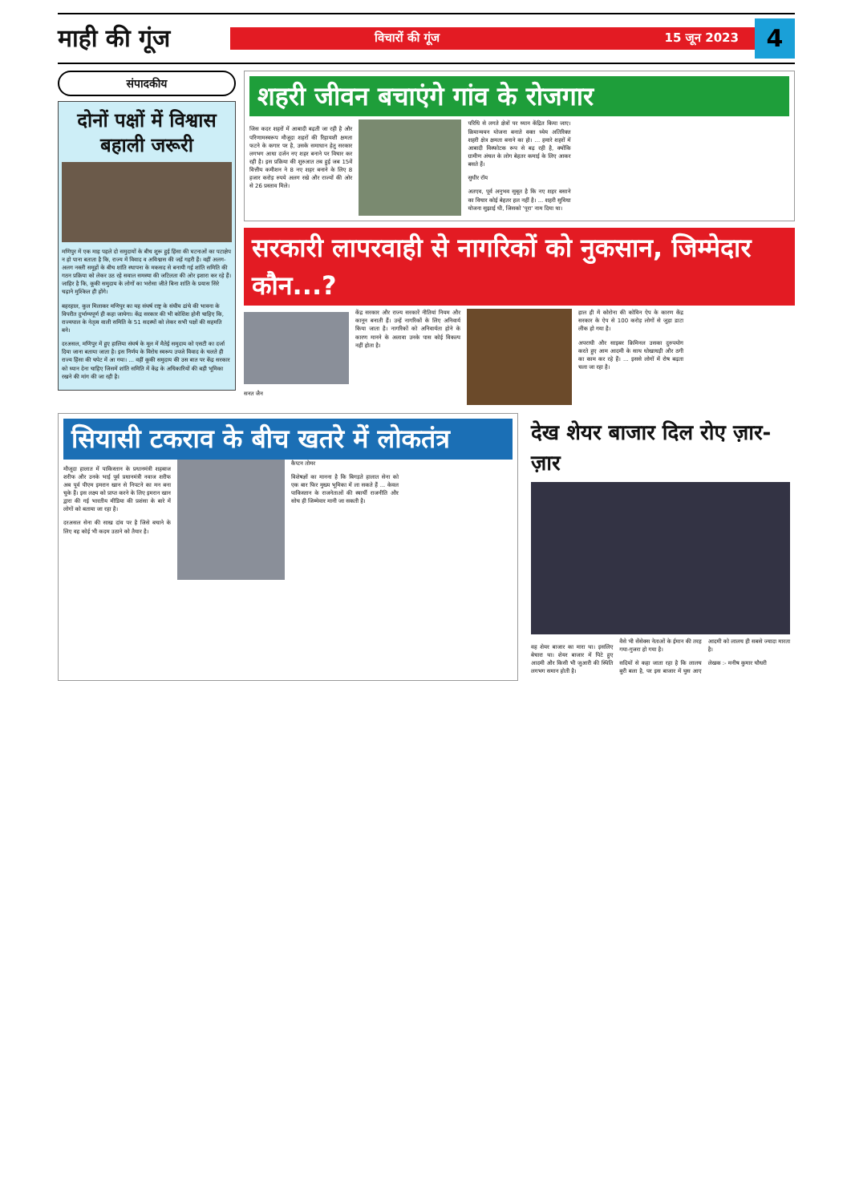माही की गूंज
विचारों की गूंज 15 जून 2023
4
संपादकीय
दोनों पक्षों में विश्वास बहाली जरूरी
मणिपुर में एक माह पहले दो समुदायों के बीच शुरू हुई हिंसा की घटनाओं का पटाक्षेप न हो पाना बताता है कि, राज्य में विवाद व अविश्वास की जड़ें गहरी हैं। वहीं अलग-अलग नस्ली समूहों के बीच शांति स्थापना के मकसद से बनायी गई शांति समिति की गठन प्रक्रिया को लेकर उठ रहे सवाल समस्या की जटिलता की ओर इशारा कर रहे हैं। जाहिर है कि, कूकी समुदाय के लोगों का भरोसा जीते बिना शांति के प्रयास सिरे चढ़ाने मुश्किल ही होंगे।
बहरहाल, कुल मिलाकर मणिपुर का यह संघर्ष राष्ट्र के संघीय ढांचे की भावना के विपरीत दुर्भाग्यपूर्ण ही कहा जायेगा। केंद्र सरकार की भी कोशिश होनी चाहिए कि, राज्यपाल के नेतृत्व वाली समिति के 51 सदस्यों को लेकर सभी पक्षों की सहमति बने।
दरअसल, मणिपुर में हुए हालिया संघर्ष के मूल में मैतेई समुदाय को एसटी का दर्जा दिया जाना बताया जाता है। इस निर्णय के विरोध स्वरूप उपजे विवाद के चलते ही राज्य हिंसा की चपेट में आ गया। ... वहीं कूकी समुदाय की उस बात पर केंद्र सरकार को ध्यान देना चाहिए जिसमें शांति समिति में केंद्र के अधिकारियों की बड़ी भूमिका रखने की मांग की जा रही है।
शहरी जीवन बचाएंगे गांव के रोजगार
जिस कदर शहरों में आबादी बढ़ती जा रही है और परिणामस्वरूप मौजूदा शहरों की रिहायशी क्षमता फटने के कगार पर है, उसके समाधान हेतु सरकार लगभग आधा दर्जन नए शहर बनाने पर विचार कर रही है। इस प्रक्रिया की शुरुआत तब हुई जब 15वें वित्तीय कमीशन ने 8 नए शहर बनाने के लिए 8 हजार करोड़ रुपये अलग रखे और राज्यों की ओर से 26 प्रस्ताव मिले।
परिधि से लगते क्षेत्रों पर ध्यान केंद्रित किया जाए। क्रियान्वयन योजना बनाते वक्त ध्येय अतिरिक्त शहरी क्षेत्र क्षमता बनाने का हो। ... हमारे शहरों में आबादी विस्फोटक रूप से बढ़ रही है, क्योंकि ग्रामीण अंचल के लोग बेहतर कमाई के लिए आकर बसते हैं।
सुधीर रॉय
अतएव, पूर्व अनुभव सुबूत है कि नए शहर बसाने का विचार कोई बेहतर हल नहीं है। ... शहरी सुविधा योजना सुझाई थी, जिसको 'पूरा' नाम दिया था।
सरकारी लापरवाही से नागरिकों को नुकसान, जिम्मेदार कौन...?
सनत जैन
केंद्र सरकार और राज्य सरकारें नीतियां नियम और कानून बनाती हैं। उन्हें नागरिकों के लिए अनिवार्य किया जाता है। नागरिकों को अनिवार्यता होने के कारण मानने के अलावा उनके पास कोई विकल्प नहीं होता है।
हाल ही में कोरोना की कोविन ऐप के कारण केंद्र सरकार के ऐप से 100 करोड़ लोगों से जुड़ा डाटा लीक हो गया है।
अपराधी और साइबर क्रिमिनल उसका दुरुपयोग करते हुए आम आदमी के साथ धोखाधड़ी और ठगी का काम कर रहे हैं। ... इससे लोगों में रोष बढ़ता चला जा रहा है।
सियासी टकराव के बीच खतरे में लोकतंत्र
मौजूदा हालात में पाकिस्तान के प्रधानमंत्री शहबाज शरीफ और उनके भाई पूर्व प्रधानमंत्री नवाज शरीफ अब पूर्व पीएम इमरान खान से निपटने का मन बना चुके हैं। इस लक्ष्य को प्राप्त करने के लिए इमरान खान द्वारा की गई भारतीय मीडिया की प्रशंसा के बारे में लोगों को बताया जा रहा है।
दरअसल सेना की साख दांव पर है जिसे बचाने के लिए वह कोई भी कदम उठाने को तैयार है।
कैप्टन तोमर
विशेषज्ञों का मानना है कि बिगड़ते हालात सेना को एक बार फिर मुख्य भूमिका में ला सकते हैं ... केवल पाकिस्तान के राजनेताओं की स्वार्थी राजनीति और सोच ही जिम्मेवार मानी जा सकती है।
देख शेयर बाजार दिल रोए ज़ार-ज़ार
वह शेयर बाजार का मारा था। इसलिए बेचारा था। शेयर बाजार में पिटे हुए आदमी और किसी भी जुआरी की स्थिति लगभग समान होती है।
वैसे भी सेंसेक्स नेताओं के ईमान की तरह गया-गुजरा हो गया है।
सदियों से कहा जाता रहा है कि लालच बुरी बला है, पर इस बाजार में घुस आए आदमी को लालच ही सबसे ज्यादा मारता है।
लेखक :- मनीष कुमार चौधरी